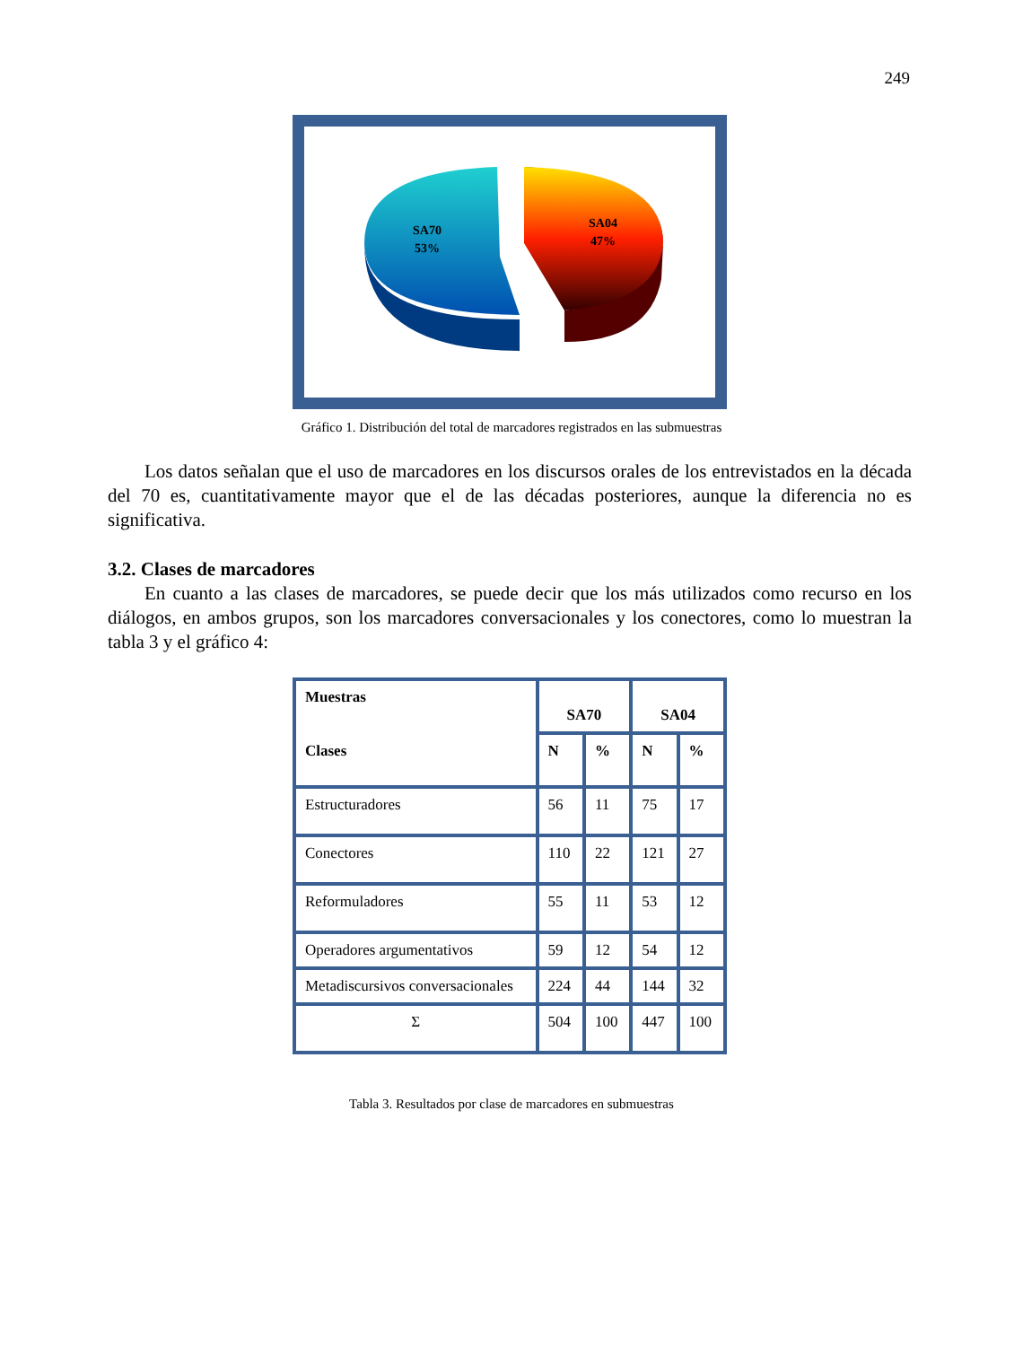249
SA70
53%
SA04
47%
Gráfico 1. Distribución del total de marcadores registrados en las submuestras
Los datos señalan que el uso de marcadores en los discursos orales de los entrevistados en la década del 70 es, cuantitativamente mayor que el de las décadas posteriores, aunque la diferencia no es significativa.
3.2. Clases de marcadores
En cuanto a las clases de marcadores, se puede decir que los más utilizados como recurso en los diálogos, en ambos grupos, son los marcadores conversacionales y los conectores, como lo muestran la tabla 3 y el gráfico 4:
| Muestras Clases | SA70 | | SA04 | |
| --- | --- | --- | --- | --- |
| | N | % | N | % |
| Estructuradores | 56 | 11 | 75 | 17 |
| Conectores | 110 | 22 | 121 | 27 |
| Reformuladores | 55 | 11 | 53 | 12 |
| Operadores argumentativos | 59 | 12 | 54 | 12 |
| Metadiscursivos conversacionales | 224 | 44 | 144 | 32 |
| Σ | 504 | 100 | 447 | 100 |
Tabla 3. Resultados por clase de marcadores en submuestras